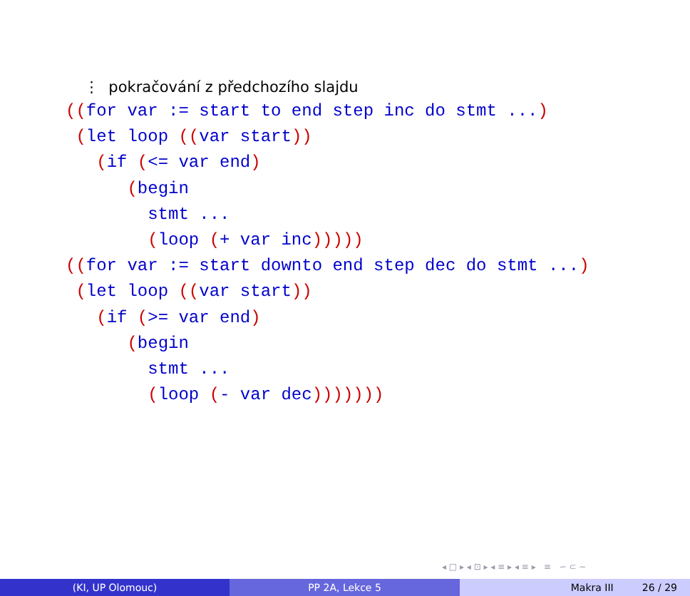⋮ pokračování z předchozího slajdu
((for var := start to end step inc do stmt ...)
 (let loop ((var start))
   (if (<= var end)
      (begin
        stmt ...
        (loop (+ var inc)))))
((for var := start downto end step dec do stmt ...)
 (let loop ((var start))
   (if (>= var end)
      (begin
        stmt ...
        (loop (- var dec)))))))
◂ □ ▸ ◂ ⊡ ▸ ◂ ≡ ▸ ◂ ≡ ▸ ≡ ∽ ⊂ ∼
(KI, UP Olomouc) PP 2A, Lekce 5 Makra III 26 / 29